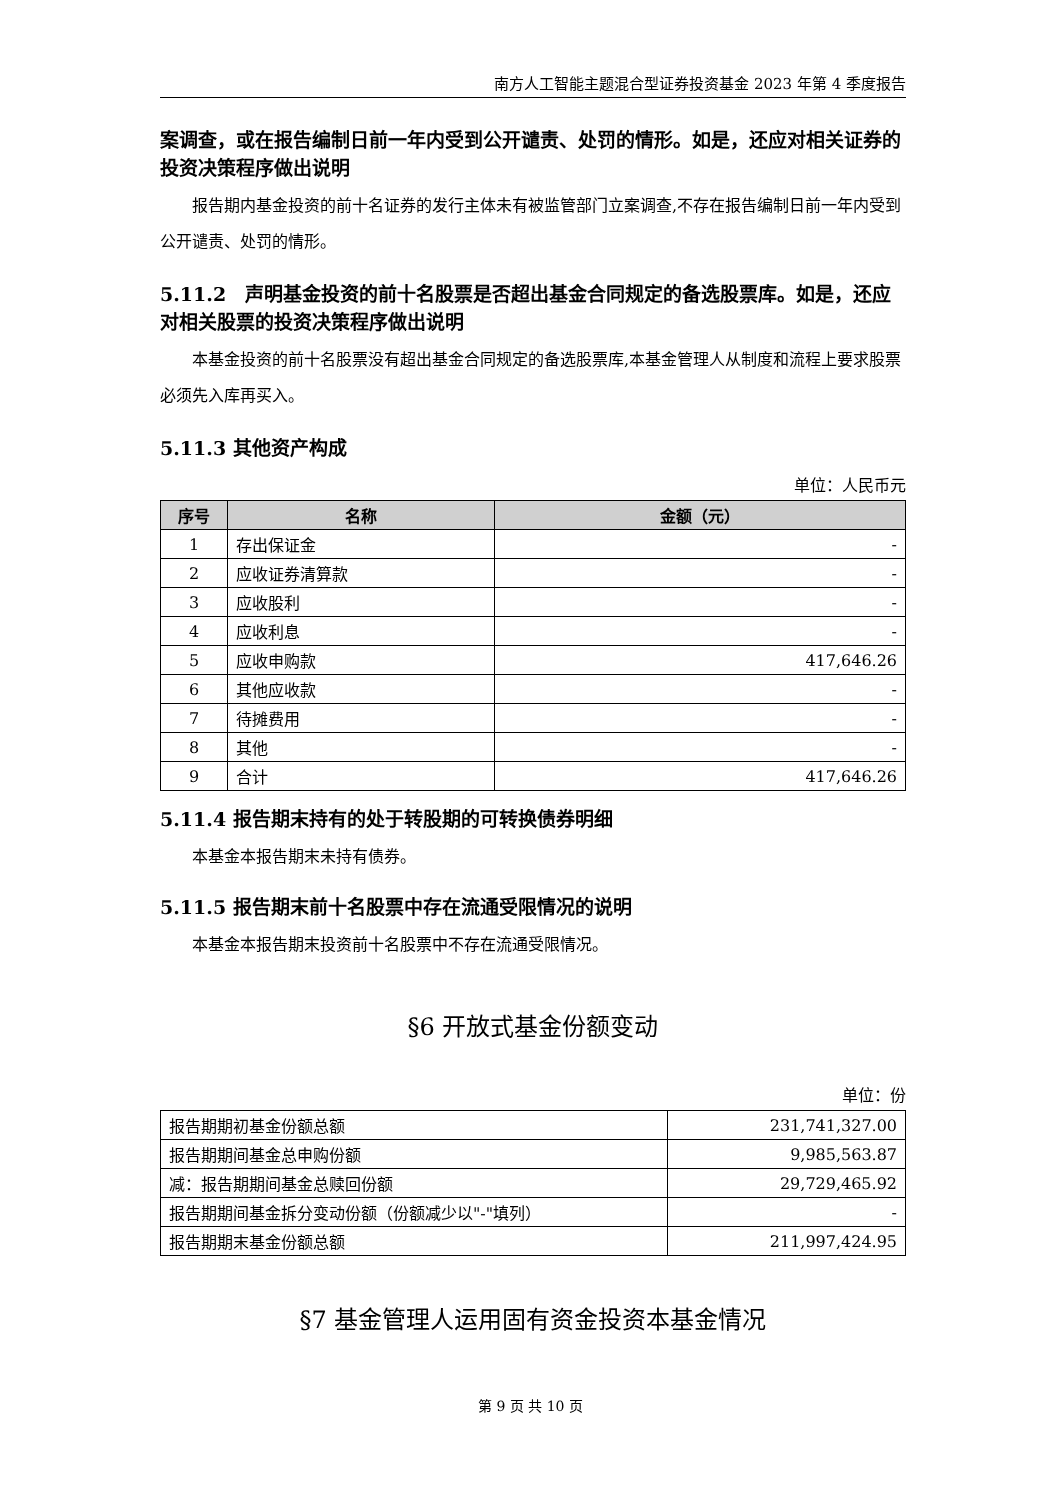南方人工智能主题混合型证券投资基金 2023 年第 4 季度报告
案调查，或在报告编制日前一年内受到公开谴责、处罚的情形。如是，还应对相关证券的投资决策程序做出说明
报告期内基金投资的前十名证券的发行主体未有被监管部门立案调查,不存在报告编制日前一年内受到公开谴责、处罚的情形。
5.11.2　声明基金投资的前十名股票是否超出基金合同规定的备选股票库。如是，还应对相关股票的投资决策程序做出说明
本基金投资的前十名股票没有超出基金合同规定的备选股票库,本基金管理人从制度和流程上要求股票必须先入库再买入。
5.11.3 其他资产构成
单位：人民币元
| 序号 | 名称 | 金额（元） |
| --- | --- | --- |
| 1 | 存出保证金 | - |
| 2 | 应收证券清算款 | - |
| 3 | 应收股利 | - |
| 4 | 应收利息 | - |
| 5 | 应收申购款 | 417,646.26 |
| 6 | 其他应收款 | - |
| 7 | 待摊费用 | - |
| 8 | 其他 | - |
| 9 | 合计 | 417,646.26 |
5.11.4 报告期末持有的处于转股期的可转换债券明细
本基金本报告期末未持有债券。
5.11.5 报告期末前十名股票中存在流通受限情况的说明
本基金本报告期末投资前十名股票中不存在流通受限情况。
§6 开放式基金份额变动
单位：份
| 报告期期初基金份额总额 | 231,741,327.00 |
| 报告期期间基金总申购份额 | 9,985,563.87 |
| 减：报告期期间基金总赎回份额 | 29,729,465.92 |
| 报告期期间基金拆分变动份额（份额减少以"-"填列） | - |
| 报告期期末基金份额总额 | 211,997,424.95 |
§7 基金管理人运用固有资金投资本基金情况
第 9 页 共 10 页